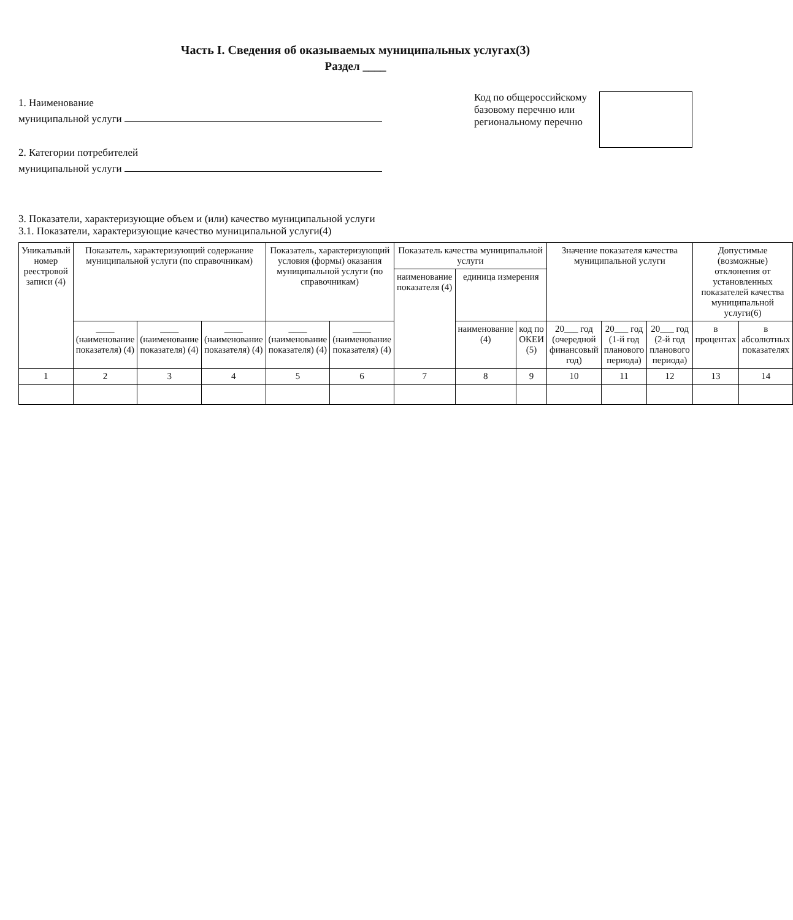Часть I. Сведения об оказываемых муниципальных услугах(3)
Раздел ____
1. Наименование
муниципальной услуги
2. Категории потребителей
муниципальной услуги
Код по общероссийскому
базовому перечню или
региональному перечню
3. Показатели, характеризующие объем и (или) качество муниципальной услуги
3.1. Показатели, характеризующие качество муниципальной услуги(4)
| Уникальный номер реестровой записи (4) | Показатель, характеризующий содержание муниципальной услуги (по справочникам) | | | Показатель, характеризующий условия (формы) оказания муниципальной услуги (по справочникам) | | Показатель качества муниципальной услуги | | | Значение показателя качества муниципальной услуги | | | Допустимые (возможные) отклонения от установленных показателей качества муниципальной услуги(6) | |
| --- | --- | --- | --- | --- | --- | --- | --- | --- | --- | --- | --- | --- | --- |
| | | | | | | наименование показателя (4) | единица измерения | | | | | | |
| | ____ (наименование показателя) (4) | ____ (наименование показателя) (4) | ____ (наименование показателя) (4) | ____ (наименование показателя) (4) | ____ (наименование показателя) (4) | | наименование (4) | код по ОКЕИ (5) | 20___ год (очередной финансовый год) | 20___ год (1-й год планового периода) | 20___ год (2-й год планового периода) | в процентах | в абсолютных показателях |
| 1 | 2 | 3 | 4 | 5 | 6 | 7 | 8 | 9 | 10 | 11 | 12 | 13 | 14 |